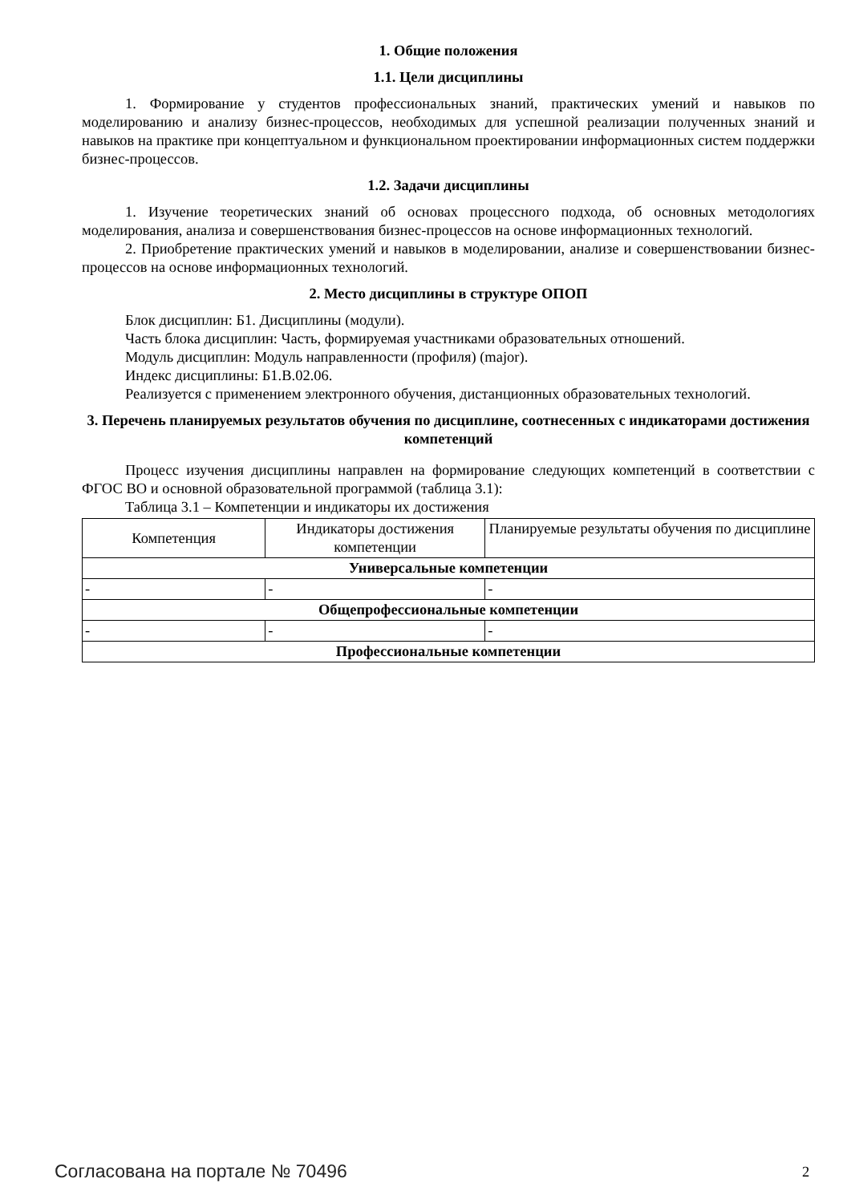1. Общие положения
1.1. Цели дисциплины
1. Формирование у студентов профессиональных знаний, практических умений и навыков по моделированию и анализу бизнес-процессов, необходимых для успешной реализации полученных знаний и навыков на практике при концептуальном и функциональном проектировании информационных систем поддержки бизнес-процессов.
1.2. Задачи дисциплины
1. Изучение теоретических знаний об основах процессного подхода, об основных методологиях моделирования, анализа и совершенствования бизнес-процессов на основе информационных технологий.
2. Приобретение практических умений и навыков в моделировании, анализе и совершенствовании бизнес-процессов на основе информационных технологий.
2. Место дисциплины в структуре ОПОП
Блок дисциплин: Б1. Дисциплины (модули).
Часть блока дисциплин: Часть, формируемая участниками образовательных отношений.
Модуль дисциплин: Модуль направленности (профиля) (major).
Индекс дисциплины: Б1.В.02.06.
Реализуется с применением электронного обучения, дистанционных образовательных технологий.
3. Перечень планируемых результатов обучения по дисциплине, соотнесенных с индикаторами достижения компетенций
Процесс изучения дисциплины направлен на формирование следующих компетенций в соответствии с ФГОС ВО и основной образовательной программой (таблица 3.1):
Таблица 3.1 – Компетенции и индикаторы их достижения
| Компетенция | Индикаторы достижения компетенции | Планируемые результаты обучения по дисциплине |
| --- | --- | --- |
| Универсальные компетенции | | |
| - | - | - |
| Общепрофессиональные компетенции | | |
| - | - | - |
| Профессиональные компетенции | | |
Согласована на портале № 70496 2